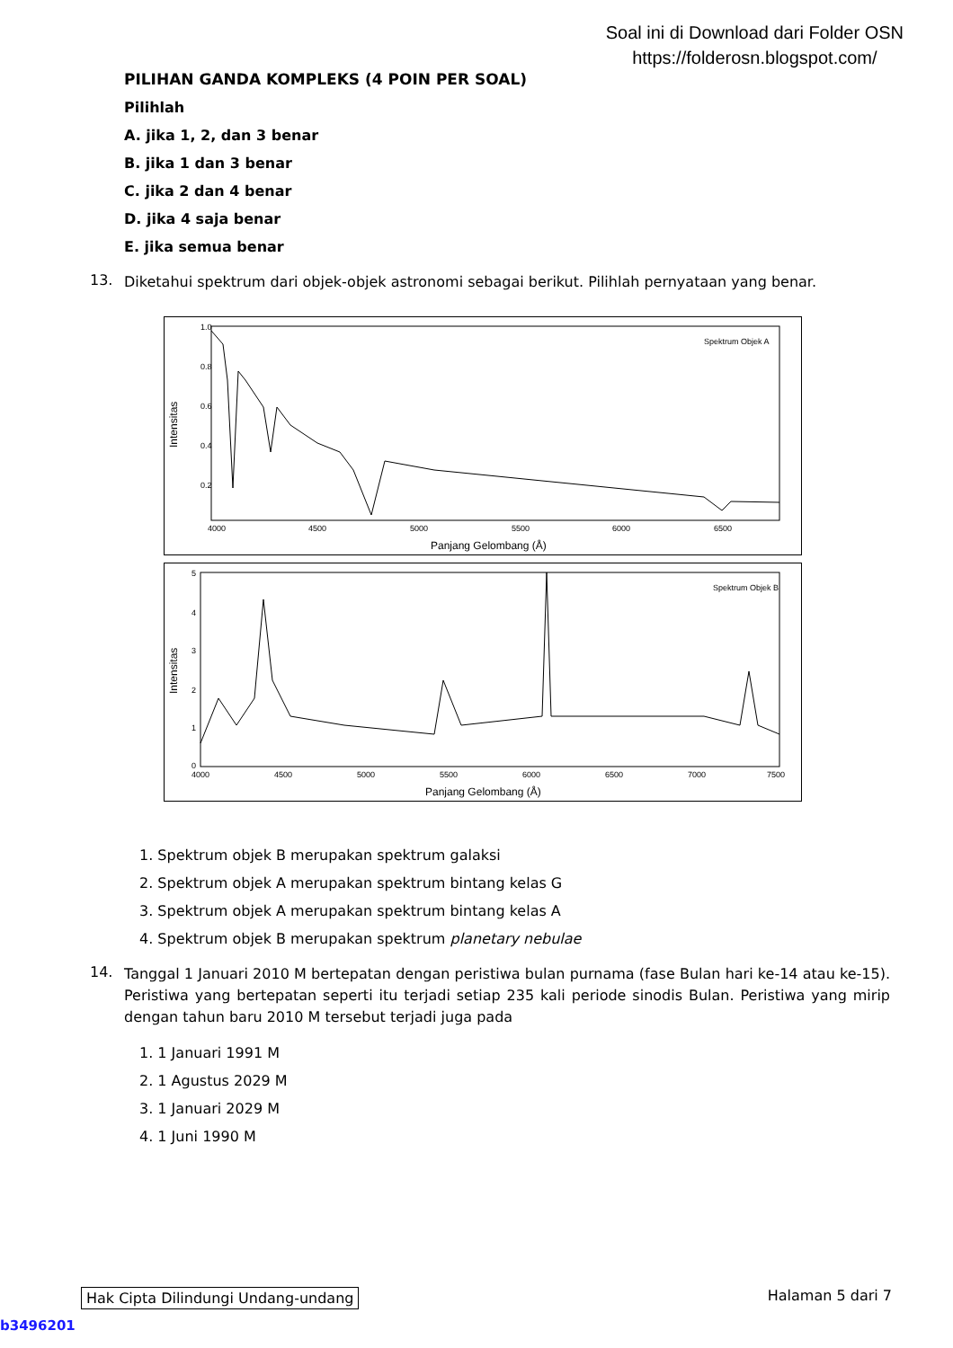Soal ini di Download dari Folder OSN
https://folderosn.blogspot.com/
PILIHAN GANDA KOMPLEKS (4 POIN PER SOAL)
Pilihlah
A. jika 1, 2, dan 3 benar
B. jika 1 dan 3 benar
C. jika 2 dan 4 benar
D. jika 4 saja benar
E. jika semua benar
13. Diketahui spektrum dari objek-objek astronomi sebagai berikut. Pilihlah pernyataan yang benar.
Spektrum Objek A
1.0
0.8
0.6
0.4
0.2
4000
4500
5000
5500
6000
6500
Panjang Gelombang (Å)
Intensitas
Spektrum Objek B
5
4
3
2
1
0
4000
4500
5000
5500
6000
6500
7000
7500
Panjang Gelombang (Å)
Intensitas
1. Spektrum objek B merupakan spektrum galaksi
2. Spektrum objek A merupakan spektrum bintang kelas G
3. Spektrum objek A merupakan spektrum bintang kelas A
4. Spektrum objek B merupakan spektrum planetary nebulae
14. Tanggal 1 Januari 2010 M bertepatan dengan peristiwa bulan purnama (fase Bulan hari ke-14 atau ke-15). Peristiwa yang bertepatan seperti itu terjadi setiap 235 kali periode sinodis Bulan. Peristiwa yang mirip dengan tahun baru 2010 M tersebut terjadi juga pada
1. 1 Januari 1991 M
2. 1 Agustus 2029 M
3. 1 Januari 2029 M
4. 1 Juni 1990 M
Hak Cipta Dilindungi Undang-undang Halaman 5 dari 7
b3496201